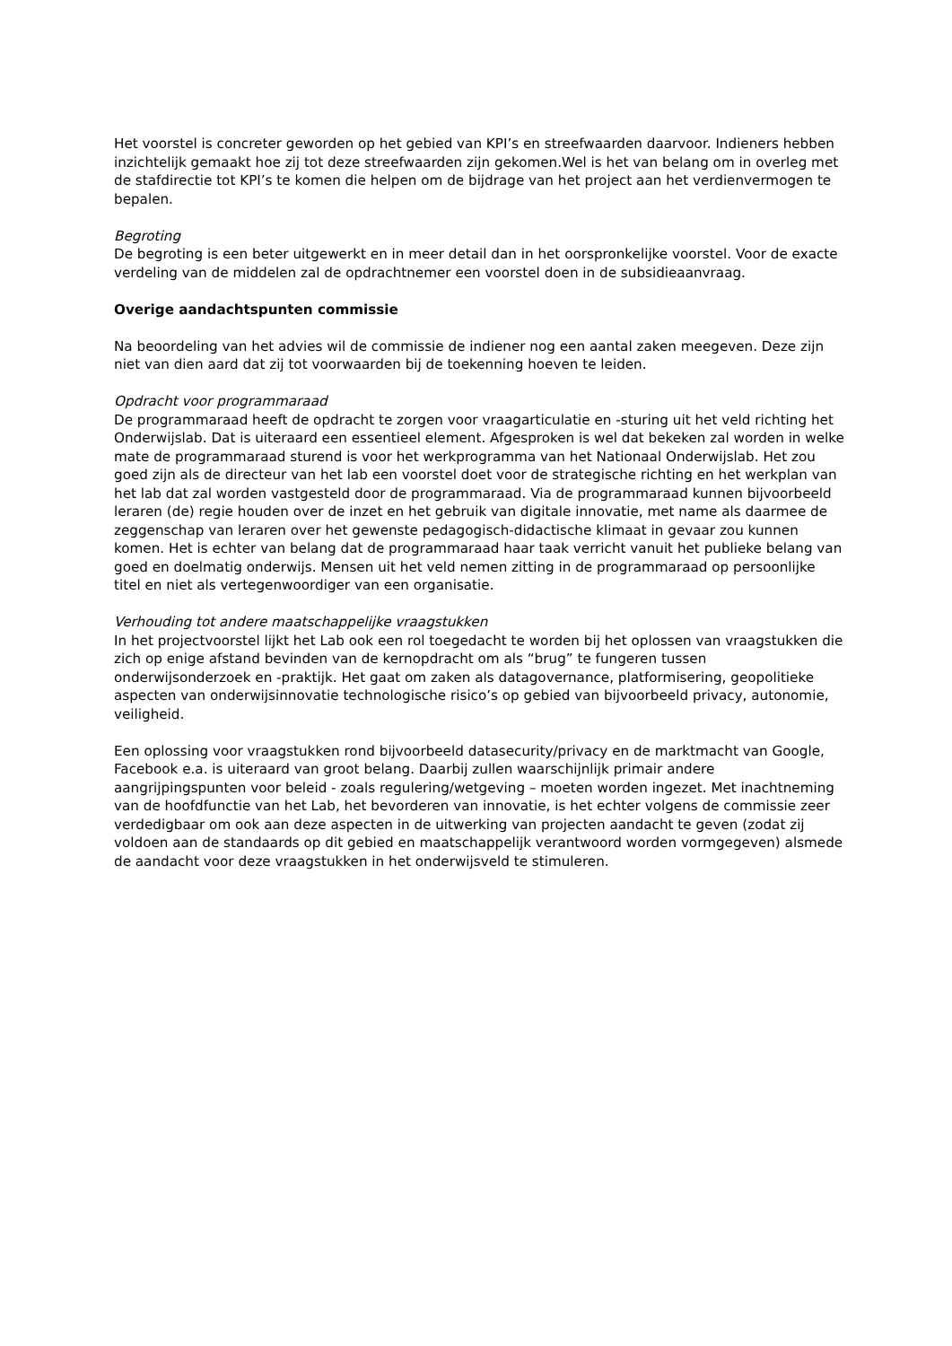Het voorstel is concreter geworden op het gebied van KPI’s en streefwaarden daarvoor. Indieners hebben inzichtelijk gemaakt hoe zij tot deze streefwaarden zijn gekomen.Wel is het van belang om in overleg met de stafdirectie tot KPI’s te komen die helpen om de bijdrage van het project aan het verdienvermogen te bepalen.
Begroting
De begroting is een beter uitgewerkt en in meer detail dan in het oorspronkelijke voorstel. Voor de exacte verdeling van de middelen zal de opdrachtnemer een voorstel doen in de subsidieaanvraag.
Overige aandachtspunten commissie
Na beoordeling van het advies wil de commissie de indiener nog een aantal zaken meegeven. Deze zijn niet van dien aard dat zij tot voorwaarden bij de toekenning hoeven te leiden.
Opdracht voor programmaraad
De programmaraad heeft de opdracht te zorgen voor vraagarticulatie en -sturing uit het veld richting het Onderwijslab. Dat is uiteraard een essentieel element. Afgesproken is wel dat bekeken zal worden in welke mate de programmaraad sturend is voor het werkprogramma van het Nationaal Onderwijslab. Het zou goed zijn als de directeur van het lab een voorstel doet voor de strategische richting en het werkplan van het lab dat zal worden vastgesteld door de programmaraad. Via de programmaraad kunnen bijvoorbeeld leraren (de) regie houden over de inzet en het gebruik van digitale innovatie, met name als daarmee de zeggenschap van leraren over het gewenste pedagogisch-didactische klimaat in gevaar zou kunnen komen. Het is echter van belang dat de programmaraad haar taak verricht vanuit het publieke belang van goed en doelmatig onderwijs. Mensen uit het veld nemen zitting in de programmaraad op persoonlijke titel en niet als vertegenwoordiger van een organisatie.
Verhouding tot andere maatschappelijke vraagstukken
In het projectvoorstel lijkt het Lab ook een rol toegedacht te worden bij het oplossen van vraagstukken die zich op enige afstand bevinden van de kernopdracht om als “brug” te fungeren tussen onderwijsonderzoek en -praktijk. Het gaat om zaken als datagovernance, platformisering, geopolitieke aspecten van onderwijsinnovatie technologische risico’s op gebied van bijvoorbeeld privacy, autonomie, veiligheid.
Een oplossing voor vraagstukken rond bijvoorbeeld datasecurity/privacy en de marktmacht van Google, Facebook e.a. is uiteraard van groot belang. Daarbij zullen waarschijnlijk primair andere aangrijpingspunten voor beleid - zoals regulering/wetgeving – moeten worden ingezet. Met inachtneming van de hoofdfunctie van het Lab, het bevorderen van innovatie, is het echter volgens de commissie zeer verdedigbaar om ook aan deze aspecten in de uitwerking van projecten aandacht te geven (zodat zij voldoen aan de standaards op dit gebied en maatschappelijk verantwoord worden vormgegeven) alsmede de aandacht voor deze vraagstukken in het onderwijsveld te stimuleren.